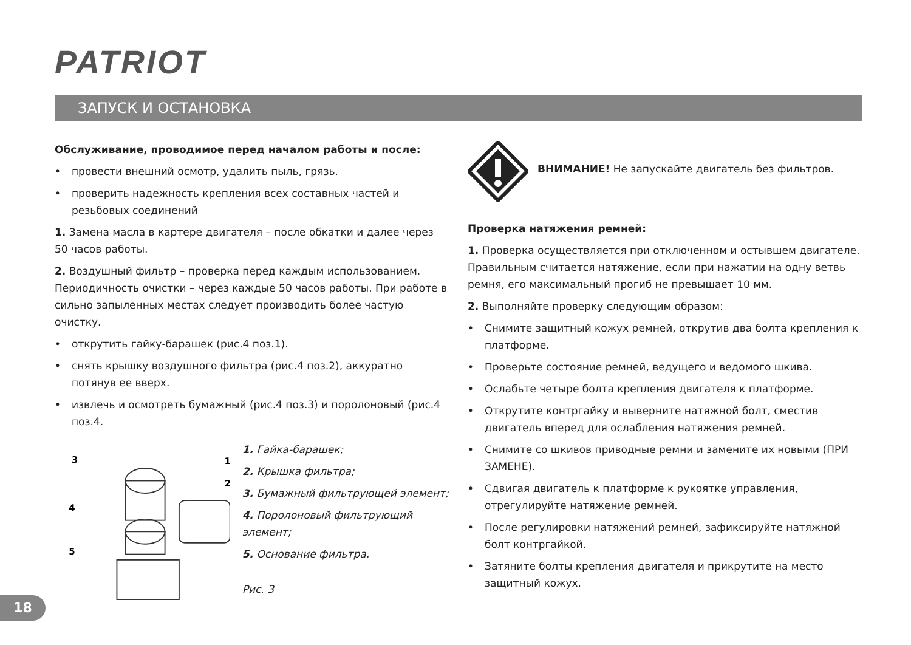PATRIOT
ЗАПУСК И ОСТАНОВКА
Обслуживание, проводимое перед началом работы и после:
• провести внешний осмотр, удалить пыль, грязь.
• проверить надежность крепления всех составных частей и резьбовых соединений
1. Замена масла в картере двигателя – после обкатки и далее через 50 часов работы.
2. Воздушный фильтр – проверка перед каждым использованием. Периодичность очистки – через каждые 50 часов работы. При работе в сильно запыленных местах следует производить более частую очистку.
• открутить гайку-барашек (рис.4 поз.1).
• снять крышку воздушного фильтра (рис.4 поз.2), аккуратно потянув ее вверх.
• извлечь и осмотреть бумажный (рис.4 поз.3) и поролоновый (рис.4 поз.4.
3
4
5
1
2
1. Гайка-барашек;
2. Крышка фильтра;
3. Бумажный фильтрующей элемент;
4. Поролоновый фильтрующий элемент;
5. Основание фильтра.
Рис. 3
ВНИМАНИЕ! Не запускайте двигатель без фильтров.
Проверка натяжения ремней:
1. Проверка осуществляется при отключенном и остывшем двигателе. Правильным считается натяжение, если при нажатии на одну ветвь ремня, его максимальный прогиб не превышает 10 мм.
2. Выполняйте проверку следующим образом:
• Снимите защитный кожух ремней, открутив два болта крепления к платформе.
• Проверьте состояние ремней, ведущего и ведомого шкива.
• Ослабьте четыре болта крепления двигателя к платформе.
• Открутите контргайку и выверните натяжной болт, сместив двигатель вперед для ослабления натяжения ремней.
• Снимите со шкивов приводные ремни и замените их новыми (ПРИ ЗАМЕНЕ).
• Сдвигая двигатель к платформе к рукоятке управления, отрегулируйте натяжение ремней.
• После регулировки натяжений ремней, зафиксируйте натяжной болт контргайкой.
• Затяните болты крепления двигателя и прикрутите на место защитный кожух.
18